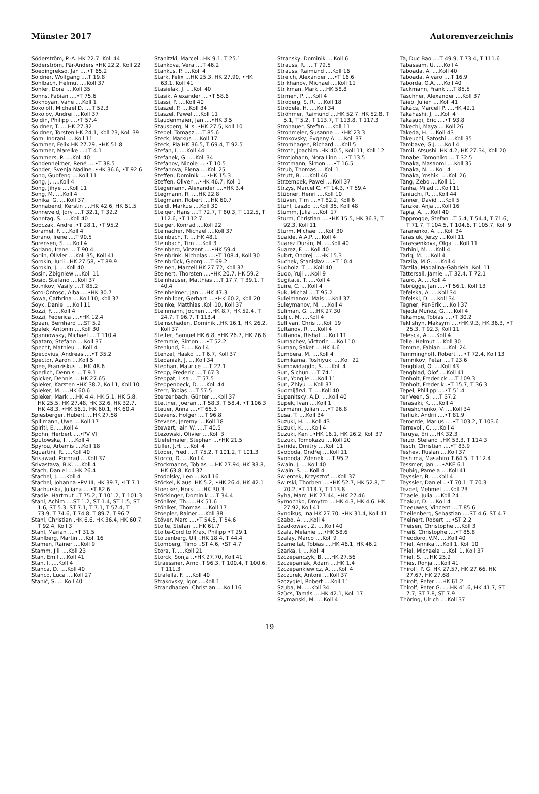Münster 2017 Autorenverzeichnis
Söderström, P.-A. HK 22.7, Koll 44
Söderström, Pär-Anders •HK 22.2, Koll 22
Soedingrekso, Jan ....•T 65.2
Söldner, Wolfgang ....T 19.8
Sohlbach, Helmut ....Koll 37
Sohler, Dora ....Koll 35
Sohns, Fabian ....•T 75.6
Sokhoyan, Vahe ....Koll 1
Sokoloff, Michael D. ....T 52.3
Sokolov, Andrei ....Koll 37
Soldin, Philipp ....•T 57.4
Soldner, T. ....HK 27.32
Soldner, Torsten HK 24.1, Koll 23, Koll 39
Som, Indranil ....Koll 11
Sommer, Felix HK 27.29, •HK 51.8
Sommer, Mareike ....LT 4.1
Sommers, P. ....Koll 40
Sondenheimer, René ....•T 38.5
Sonder, Svenja Nadine .•HK 36.6, •T 92.6
Song, Guofeng ....Koll 11
Song, J. ....Koll 4
Song, Jihye ....Koll 11
Song, M. ....Koll 4
Sonika, G. ....Koll 37
Sonnabend, Kerstin ....HK 42.6, HK 61.5
Sonneveld, Jory ....T 32.1, T 32.2
Sonntag, S. ....Koll 40
Sopczak, Andre .•T 28.1, •T 95.2
Soramel, F. ....Koll 4
Sorano, Irene ....T 90.5
Sorensen, S. ....Koll 4
Soriano, Irene ....T 90.4
Sorlin, Olivier ....Koll 35, Koll 41
Sorokin, Iurii ..HK 27.58, •T 89.9
Sorokin, J. ....Koll 40
Sosin, Zbigniew ....Koll 11
Sosio, Stefano ....Koll 37
Sotnikov, Vasily ....T 85.2
Soto-Ontoso, Alba ....•HK 30.7
Sowa, Cathrina ....Koll 10, Koll 37
Soyk, Daniel ....Koll 11
Sozzi, F. ....Koll 4
Sozzi, Federica ....•HK 12.4
Spaan, Bernhard ....ST 5.2
Spalek, Antonin ....Koll 30
Spannowsky, Michael ....T 110.4
Spataro, Stefano ....Koll 37
Specht, Mathieu ....Koll 4
Specovius, Andreas ....•T 35.2
Spector, Aaron ....Koll 5
Spee, Franziskus ....HK 48.6
Sperlich, Dennis ....T 9.1
Spicker, Dennis ....HK 27.65
Spieker, Karsten •HK 38.2, Koll 1, Koll 10
Spieker, M. ....HK 60.6
Spieker, Mark ....HK 4.4, HK 5.1, HK 5.8, HK 25.5, HK 27.48, HK 32.6, HK 32.7, HK 48.3, •HK 56.1, HK 60.1, HK 60.4
Spiesberger, Hubert ....HK 27.58
Spillmann, Uwe ....Koll 17
Spiriti, E. ....Koll 4
Spohn, Herbert ....•PV VI
Sputowska, I. ....Koll 4
Spyrou, Artemis ....Koll 18
Squartini, R. ....Koll 40
Srisawad, Pornrad ....Koll 37
Srivastava, B.K. ....Koll 4
Stach, Daniel ....HK 26.4
Stachel, J. ....Koll 4
Stachel, Johanna •PV III, HK 39.7, •LT 7.1
Stachurska, Juliana ....•T 82.6
Stadie, Hartmut ..T 75.2, T 101.2, T 101.3
Stahl, Achim ....ST 1.2, ST 1.4, ST 1.5, ST 1.6, ST 5.3, ST 7.1, T 7.1, T 57.4, T 73.9, T 74.6, T 74.8, T 89.7, T 96.7
Stahl, Christian .HK 6.6, HK 36.4, HK 60.7, T 92.4, Koll 3
Stahl, Marian ....•T 31.5
Stahlberg, Martin ....Koll 16
Stamen, Rainer ....Koll 9
Stamm, Jill ....Koll 23
Stan, Emil ....Koll 41
Stan, I. ....Koll 4
Stanca, D. ....Koll 40
Stanco, Luca ....Koll 27
Stanič, S. ....Koll 40
Stanitzki, Marcel ..HK 9.1, T 25.1
Stankova, Vera ....T 46.2
Stankus, P. ....Koll 4
Stark, Felix ...HK 25.3, HK 27.90, •HK 63.1, Koll 41
Stasielak, J. ....Koll 40
Stasik, Alexander ....•T 58.6
Stassi, P. ....Koll 40
Staszel, P. ....Koll 34
Staszel, Pawel ....Koll 11
Staudenmaier, Jan ....•HK 3.5
Stausberg, Nils .•HK 27.5, Koll 10
Stebel, Tomasz ....T 85.6
Steck, Markus ....Koll 17
Steck, Pia HK 36.5, T 69.4, T 92.5
Stefan, I. ....Koll 44
Stefanek, G. ....Koll 34
Stefanov, Nicole ....•T 10.5
Stefanova, Elena ....Koll 25
Steffen, Dominik ....•HK 15.3
Steffen, Oliver ...•HK 46.7, Koll 1
Stegemann, Alexander ....•HK 3.4
Stegmann, R. ....HK 22.8
Stegmann, Robert ....HK 60.7
Steidl, Markus ....Koll 30
Steiger, Hans ....T 72.7, T 80.3, T 112.5, T 112.6, •T 112.7
Steiger, Konrad ....Koll 22
Steinacher, Michael ....Koll 37
Steinbach, T. ....HK 48.1
Steinbach, Tim ....Koll 3
Steinberg, Vinzent ....•HK 59.4
Steinbrink, Nicholas ....•T 108.4, Koll 30
Steinbrück, Georg ....T 69.2
Steinen, Marcell HK 27.72, Koll 37
Steinert, Thorsten ....•HK 20.7, HK 59.2
Steinhauser, Matthias ....T 17.7, T 39.1, T 40.4
Steinheimer, Jan ....HK 47.3
Steinhilber, Gerhart ....•HK 60.2, Koll 20
Steinke, Matthias .Koll 10, Koll 37
Steinmann, Jochen ....HK 8.7, HK 52.4, T 24.7, T 96.7, T 113.4
Steinschaden, Dominik ..HK 16.1, HK 26.2, Koll 37
Stelter, Samuel HK 6.8, •HK 26.7, HK 26.8
Stemmle, Simon ....•T 52.2
Stenlund, E. ....Koll 4
Stenzel, Hasko ....T 6.7, Koll 37
Stepaniak, J. ....Koll 34
Stephan, Maurice ....T 22.1
Stepp, Frederic ....T 67.3
Steppat, Lisa ....T 57.5
Steppenbeck, D. ....Koll 44
Sterr, Tobias ....T 57.5
Sterzenbach, Günter ....Koll 37
Stettner, Joeran ...T 58.3, T 58.4, •T 106.3
Steuer, Anna ....•T 65.3
Stevens, Holger ....T 96.8
Stevens, Jeremy ....Koll 18
Stewart, Iain W. ....T 40.5
Stezowski, Olivier ....Koll 3
Stiefelmaier, Stephan ...•HK 21.5
Stiller, J.H. ....Koll 4
Stober, Fred ....T 75.2, T 101.2, T 101.3
Stocco, D. ....Koll 4
Stockmanns, Tobias ....HK 27.94, HK 33.8, HK 63.8, Koll 37
Stodolsky, Leo ....Koll 16
Stöckel, Klaus .HK 5.2, •HK 26.4, HK 42.1
Stoecker, Horst ....HK 30.3
Stöckinger, Dominik ....T 34.4
Stöhlker, Th. ....HK 51.6
Stöhlker, Thomas ....Koll 17
Stoepler, Rainer ....Koll 38
Stöver, Marc ....•T 54.5, T 54.6
Stolte, Stefan ....HK 61.7
Stolte-Cord to Krax, Philipp •T 29.1
Stolzenberg, Ulf ..HK 18.4, T 44.4
Stomberg, Timo ..ST 4.6, •ST 4.7
Stora, T. ....Koll 21
Storck, Sonja ..•HK 27.70, Koll 41
Straessner, Arno .T 96.3, T 100.4, T 100.6, T 111.3
Strafella, F. ....Koll 40
Strakovsky, Igor ....Koll 1
Strandhagen, Christian ....Koll 16
Stransky, Dominik ....Koll 6
Strauss, R. ....T 79.5
Strauss, Raimund ....Koll 16
Streich, Alexander ....•T 16.6
Strikhanov, Michael ....Koll 11
Strikman, Mark ....HK 58.8
Strmen, P. ....Koll 4
Stroberg, S. R. ....Koll 18
Ströbele, H. ....Koll 34
Ströhmer, Raimund ....HK 52.7, HK 52.8, T 5.1, T 5.2, T 113.7, T 113.8, T 117.3
Strohauer, Stefan ....Koll 11
Strohmeier, Susanne ....•HK 23.3
Strokovsky, Evgeny A. ....Koll 37
Stromhagen, Richard ....Koll 5
Stroth, Joachim .HK 40.5, Koll 11, Koll 12
Strotjohann, Nora Linn ....•T 13.5
Strotmann, Simon ....•T 16.5
Strub, Thomas ....Koll 1
Strutt, B. ....Koll 46
Strzempek, Pawel ....Koll 37
Strzys, Marcel C. •T 14.3, •T 59.4
Stübner, Henri ....Koll 10
Stüven, Tim ....•T 82.2, Koll 6
Stuhl, Laszlo ....Koll 35, Koll 48
Stumm, Julia ....Koll 17
Sturm, Christian ....•HK 15.5, HK 36.3, T 92.3, Koll 11
Sturm, Michael ....Koll 30
Suaide, A.A.P. ....Koll 4
Suarez Durán, M. ....Koll 40
Suarez, F. ....Koll 40
Subrt, Ondrej ....HK 15.3
Suchek, Stanislav ....•T 10.4
Sudholz, T. ....Koll 40
Sudo, Yuji ....Koll 9
Sugitate, T. ....Koll 4
Suire, C. ....Koll 4
Suk, Michal ....T 95.2
Suleimanov, Mais ....Koll 37
Suleymanov, M. ....Koll 4
Suliman, G. ....HK 27.30
Suljic, M. ....Koll 4
Sullivan, Chris ....Koll 19
Sultanov, R. ....Koll 4
Sultanov, Rishat ....Koll 11
Sumachev, Victorin ....Koll 10
Suman, Saket ....HK 4.6
Šumbera, M. ....Koll 4
Sumikama, Toshiyuki ....Koll 22
Sumowidagdo, S. ....Koll 4
Sun, Sichun ....T 74.1
Sun, Yongjie ....Koll 11
Sun, Zhiyu ....Koll 37
Suomijärvi, T. ....Koll 40
Supanitsky, A.D. ....Koll 40
Supek, Ivan ....Koll 1
Surmann, Julian ....•T 96.8
Susa, T. ....Koll 34
Suzuki, H. ....Koll 43
Suzuki, K. ....Koll 4
Suzuki, Ken ..•HK 16.1, HK 26.2, Koll 37
Suzuki, Tomokazu ....Koll 20
Svirida, Dmitry ....Koll 11
Svoboda, Ondřej ....Koll 11
Svoboda, Zdenek ....T 95.2
Swain, J. ....Koll 40
Swain, S. ....Koll 4
Swientek, Krzysztof ....Koll 37
Swirski, Thorben ....•HK 52.7, HK 52.8, T 70.2, •T 113.7, T 113.8
Syha, Marc .HK 27.44, •HK 27.46
Symochko, Dmytro ....HK 4.3, HK 4.6, HK 27.92, Koll 41
Syndikus, Ina HK 27.70, •HK 31.4, Koll 41
Szabo, A. ....Koll 4
Szadkowski, Z. ....Koll 40
Szala, Melanie ....•HK 58.6
Szalay, Marco ....Koll 9
Szameitat, Tobias ....HK 46.1, HK 46.2
Szarka, I. ....Koll 4
Szczepanczyk, B. ....HK 27.56
Szczepaniak, Adam ....HK 1.4
Szczepankiewicz, A. ....Koll 4
Szczurek, Antoni ....Koll 37
Szczygiel, Robert ....Koll 11
Szuba, M. ....Koll 34
Szücs, Tamás ....HK 42.1, Koll 17
Szymanski, M. ....Koll 4
Ta, Duc Bao ....T 49.9, T 73.4, T 111.6
Tabassam, U. ....Koll 4
Taboada, A. ....Koll 40
Taboada, Alvaro ....T 16.9
Taborda, O.A. ....Koll 40
Tackmann, Frank ....T 85.5
Täschner, Alexander ....Koll 37
Taieb, Julien ....Koll 41
Takács, Marcell P. ....HK 42.1
Takahashi, J. ....Koll 4
Takasugi, Eric ....•T 93.8
Takechi, Maya ....Koll 26
Takeda, H. ....Koll 43
Takeuchi, Satoshi ....Koll 35
Tambave, G.J. ....Koll 4
Tamii, Atsushi .HK 4.2, HK 27.34, Koll 20
Tanabe, Tomohiko ....T 32.5
Tanaka, Masaomi ....Koll 35
Tanaka, N. ....Koll 4
Tanaka, Yoshiki ....Koll 26
Tang, Zebo ....Koll 11
Tanha, Milad ....Koll 11
Taniuchi, R. ....Koll 44
Tanner, David ....Koll 5
Tanzke, Anja ....Koll 16
Tapia, A. ....Koll 40
Tapprogge, Stefan ..T 5.4, T 54.4, T 71.6, T 71.7, T 104.5, T 104.6, T 105.7, Koll 9
Taranenko, A. ....Koll 34
Tarasiuk, Jerzy ....Koll 11
Tarassenkova, Olga ....Koll 11
Tarhini, M. ....Koll 4
Tariq, M. ....Koll 4
Tarzila, M.G. ....Koll 4
Târzila, Madalina-Gabriela .Koll 11
Tattersall, Jamie ...T 32.4, T 72.1
Tauro, A. ....Koll 4
Tebrügge, Jan ....•T 56.1, Koll 13
Tefelska, A. ....Koll 34
Tefelski, D. ....Koll 34
Tegner, Per-Erik ....Koll 37
Tejeda Muñoz, G. ....Koll 4
Tekampe, Tobias ....•T 30.2
Teklishyn, Maksym ....•HK 9.3, HK 36.3, •T 25.3, T 92.3, Koll 11
Telesca, A. ....Koll 4
Telle, Helmut ....Koll 30
Temme, Fabian ....Koll 24
Temminghoff, Robert ....•T 72.4, Koll 13
Temnikov, Petar ....T 23.6
Tengblad, O. ....Koll 43
Tengblad, Olof ....Koll 41
Tenholt, Frederick ....T 109.3
Tenholt, Frederik .•T 15.7, T 36.3
Tepel, Phillipp ....•T 51.4
ter Veen, S. ....T 37.2
Terasaki, K. ....Koll 4
Tereshchenko, V. ....Koll 34
Terliuk, Andrii ....•T 81.9
Teroerde, Marius ....•T 103.2, T 103.6
Terrevoli, C. ....Koll 4
Teruya, Eri ....HK 32.3
Terzo, Stefano ..HK 53.3, T 114.3
Tesch, Christian ....•T 83.9
Teshev, Ruslan ....Koll 37
Teshima, Masahiro T 64.5, T 112.4
Tessmer, Jan ....•AKE 6.1
Teubig, Pamela ....Koll 41
Teyssier, B. ....Koll 4
Teyssier, Daniel ..•T 70.1, T 70.3
Tezgel, Mehmet ....Koll 23
Thaele, Julia ....Koll 24
Thakur, D. ....Koll 4
Theeuwes, Vincent ....T 85.6
Theilenberg, Sebastian ....ST 4.6, ST 4.7
Theinert, Robert ....•ST 2.2
Theisen, Christophe ....Koll 3
Theiß, Christophe ....•T 85.8
Theodoro, V.M. ....Koll 40
Thiel, Annika ....Koll 1, Koll 10
Thiel, Michaela ....Koll 1, Koll 37
Thiel, S. ....HK 25.2
Thies, Ronja ....Koll 41
Thirolf, P. G. HK 27.57, HK 27.66, HK 27.67, HK 27.68
Thirolf, Peter ....HK 61.2
Thirolf, Peter G. ....HK 41.6, HK 41.7, ST 7.7, ST 7.8, ST 7.9
Thöring, Ulrich ....Koll 37
19